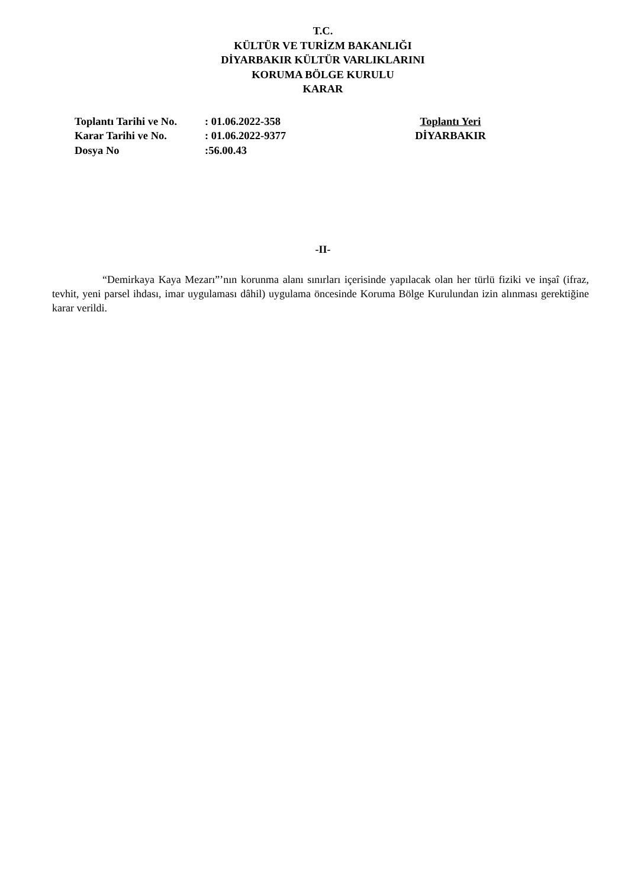T.C.
KÜLTÜR VE TURİZM BAKANLIĞI
DİYARBAKIR KÜLTÜR VARLIKLARINI
KORUMA BÖLGE KURULU
KARAR
Toplantı Tarihi ve No.
Karar Tarihi ve No.
Dosya No
: 01.06.2022-358
: 01.06.2022-9377
:56.00.43
Toplantı Yeri
DİYARBAKIR
-II-
“Demirkaya Kaya Mezarı”’nın korunma alanı sınırları içerisinde yapılacak olan her türlü fiziki ve inşaî (ifraz, tevhit, yeni parsel ihdası, imar uygulaması dâhil) uygulama öncesinde Koruma Bölge Kurulundan izin alınması gerektiğine karar verildi.